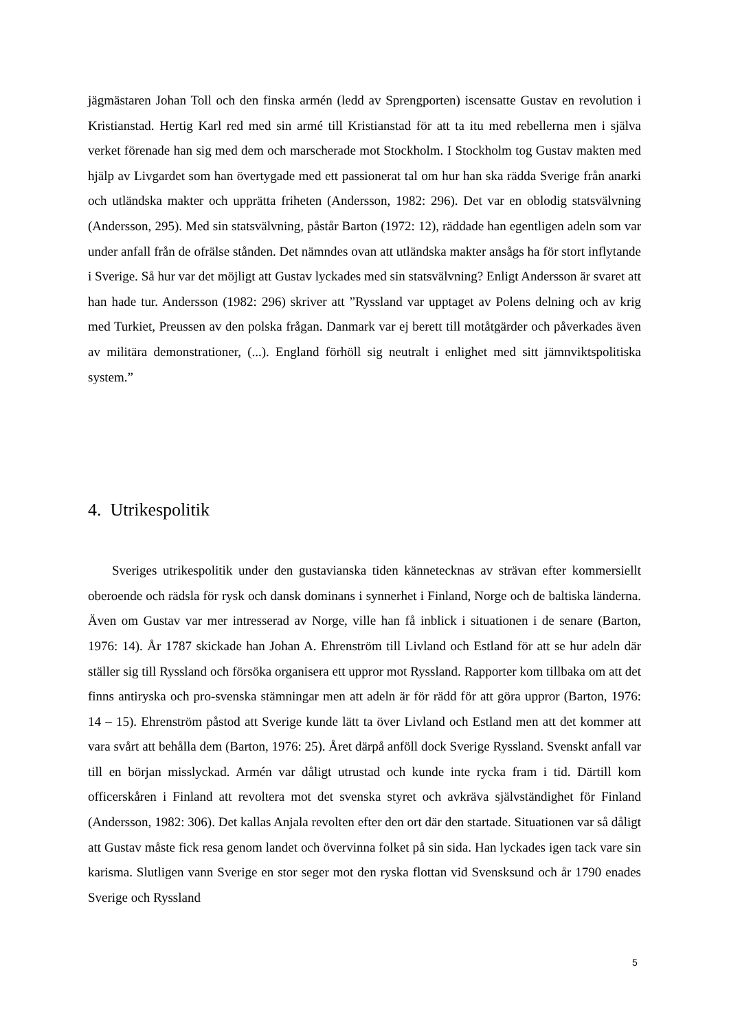jägmästaren Johan Toll och den finska armén (ledd av Sprengporten) iscensatte Gustav en revolution i Kristianstad. Hertig Karl red med sin armé till Kristianstad för att ta itu med rebellerna men i själva verket förenade han sig med dem och marscherade mot Stockholm. I Stockholm tog Gustav makten med hjälp av Livgardet som han övertygade med ett passionerat tal om hur han ska rädda Sverige från anarki och utländska makter och upprätta friheten (Andersson, 1982: 296). Det var en oblodig statsvälvning (Andersson, 295). Med sin statsvälvning, påstår Barton (1972: 12), räddade han egentligen adeln som var under anfall från de ofrälse stånden. Det nämndes ovan att utländska makter ansågs ha för stort inflytande i Sverige. Så hur var det möjligt att Gustav lyckades med sin statsvälvning? Enligt Andersson är svaret att han hade tur. Andersson (1982: 296) skriver att ”Ryssland var upptaget av Polens delning och av krig med Turkiet, Preussen av den polska frågan. Danmark var ej berett till motåtgärder och påverkades även av militära demonstrationer, (...). England förhöll sig neutralt i enlighet med sitt jämnviktspolitiska system.”
4. Utrikespolitik
Sveriges utrikespolitik under den gustavianska tiden kännetecknas av strävan efter kommersiellt oberoende och rädsla för rysk och dansk dominans i synnerhet i Finland, Norge och de baltiska länderna. Även om Gustav var mer intresserad av Norge, ville han få inblick i situationen i de senare (Barton, 1976: 14). År 1787 skickade han Johan A. Ehrenström till Livland och Estland för att se hur adeln där ställer sig till Ryssland och försöka organisera ett uppror mot Ryssland. Rapporter kom tillbaka om att det finns antiryska och pro-svenska stämningar men att adeln är för rädd för att göra uppror (Barton, 1976: 14 – 15). Ehrenström påstod att Sverige kunde lätt ta över Livland och Estland men att det kommer att vara svårt att behålla dem (Barton, 1976: 25). Året därpå anföll dock Sverige Ryssland. Svenskt anfall var till en början misslyckad. Armén var dåligt utrustad och kunde inte rycka fram i tid. Därtill kom officerskåren i Finland att revoltera mot det svenska styret och avkräva självständighet för Finland (Andersson, 1982: 306). Det kallas Anjala revolten efter den ort där den startade. Situationen var så dåligt att Gustav måste fick resa genom landet och övervinna folket på sin sida. Han lyckades igen tack vare sin karisma. Slutligen vann Sverige en stor seger mot den ryska flottan vid Svensksund och år 1790 enades Sverige och Ryssland
5